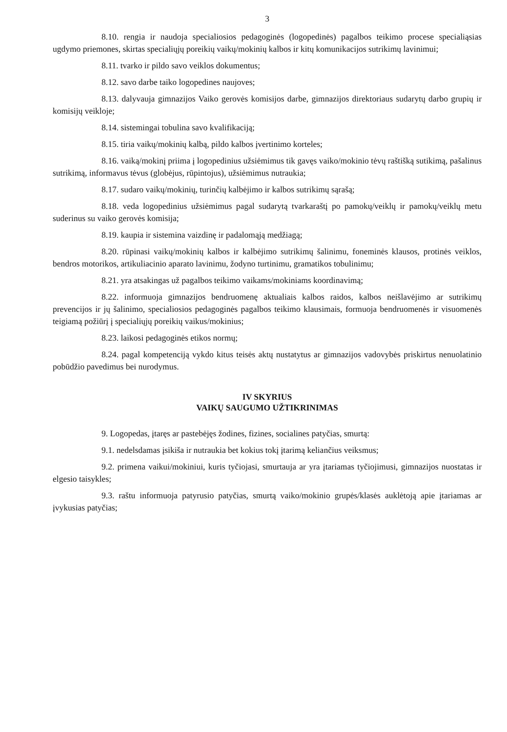3
8.10. rengia ir naudoja specialiosios pedagoginės (logopedinės) pagalbos teikimo procese specialiąsias ugdymo priemones, skirtas specialiųjų poreikių vaikų/mokinių kalbos ir kitų komunikacijos sutrikimų lavinimui;
8.11. tvarko ir pildo savo veiklos dokumentus;
8.12. savo darbe taiko logopedines naujoves;
8.13. dalyvauja gimnazijos Vaiko gerovės komisijos darbe, gimnazijos direktoriaus sudarytų darbo grupių ir komisijų veikloje;
8.14. sistemingai tobulina savo kvalifikaciją;
8.15. tiria vaikų/mokinių kalbą, pildo kalbos įvertinimo korteles;
8.16. vaiką/mokinį priima į logopedinius užsiėmimus tik gavęs vaiko/mokinio tėvų raštišką sutikimą, pašalinus sutrikimą, informavus tėvus (globėjus, rūpintojus), užsiėmimus nutraukia;
8.17. sudaro vaikų/mokinių, turinčių kalbėjimo ir kalbos sutrikimų sąrašą;
8.18. veda logopedinius užsiėmimus pagal sudarytą tvarkaraštį po pamokų/veiklų ir pamokų/veiklų metu suderinus su vaiko gerovės komisija;
8.19. kaupia ir sistemina vaizdinę ir padalomąją medžiagą;
8.20. rūpinasi vaikų/mokinių kalbos ir kalbėjimo sutrikimų šalinimu, foneminės klausos, protinės veiklos, bendros motorikos, artikuliacinio aparato lavinimu, žodyno turtinimu, gramatikos tobulinimu;
8.21. yra atsakingas už pagalbos teikimo vaikams/mokiniams koordinavimą;
8.22. informuoja gimnazijos bendruomenę aktualiais kalbos raidos, kalbos neišlavėjimo ar sutrikimų prevencijos ir jų šalinimo, specialiosios pedagoginės pagalbos teikimo klausimais, formuoja bendruomenės ir visuomenės teigiamą požiūrį į specialiųjų poreikių vaikus/mokinius;
8.23. laikosi pedagoginės etikos normų;
8.24. pagal kompetenciją vykdo kitus teisės aktų nustatytus ar gimnazijos vadovybės priskirtus nenuolatinio pobūdžio pavedimus bei nurodymus.
IV SKYRIUS
VAIKŲ SAUGUMO UŽTIKRINIMAS
9. Logopedas, įtaręs ar pastebėjęs žodines, fizines, socialines patyčias, smurtą:
9.1. nedelsdamas įsikiša ir nutraukia bet kokius tokį įtarimą keliančius veiksmus;
9.2. primena vaikui/mokiniui, kuris tyčiojasi, smurtauja ar yra įtariamas tyčiojimusi, gimnazijos nuostatas ir elgesio taisykles;
9.3. raštu informuoja patyrusio patyčias, smurtą vaiko/mokinio grupės/klasės auklėtoją apie įtariamas ar įvykusias patyčias;